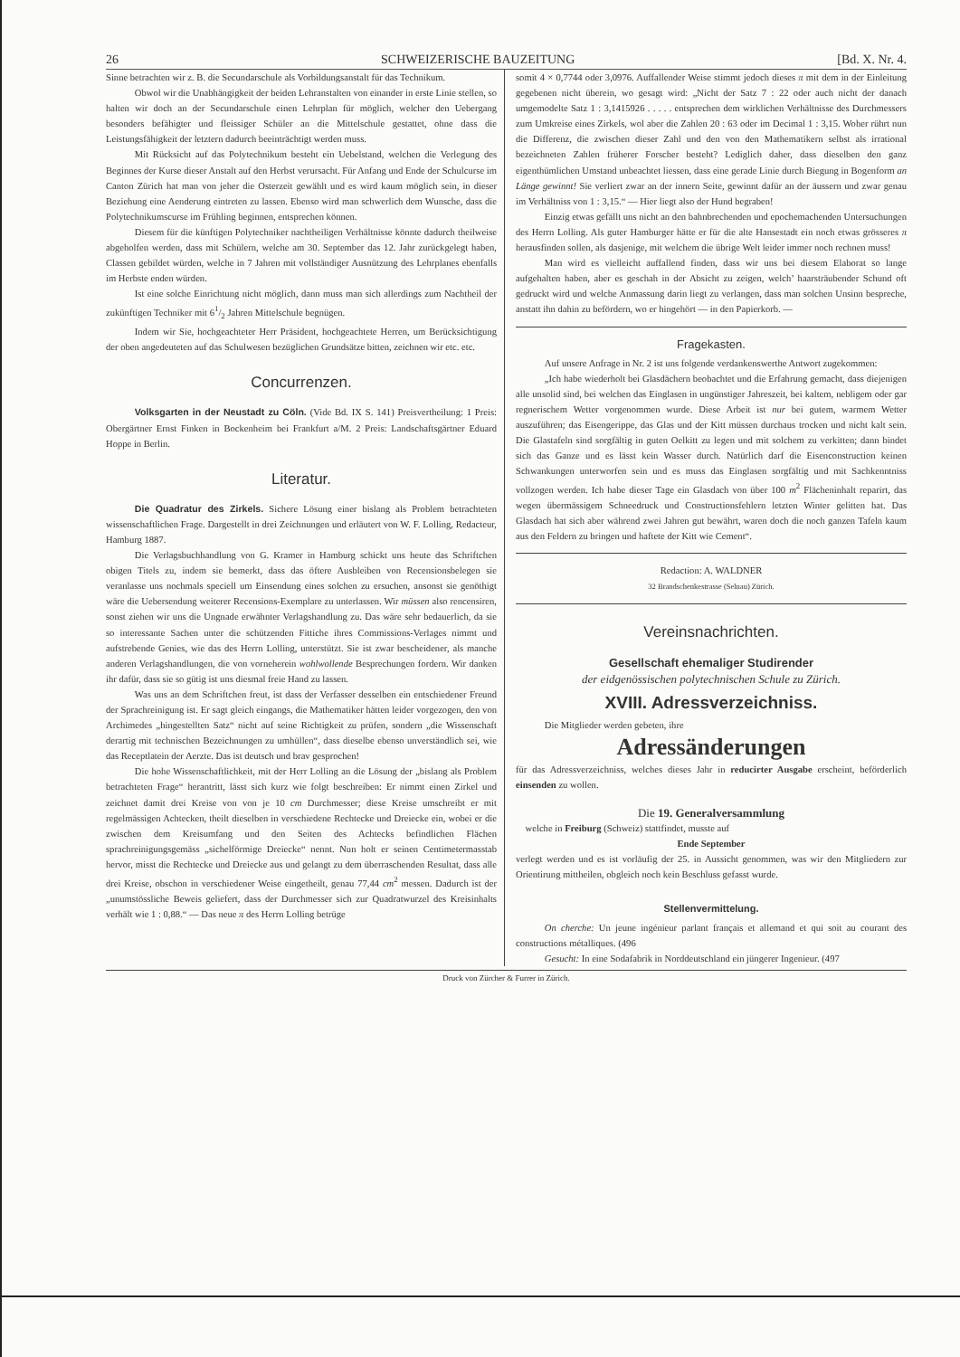26 SCHWEIZERISCHE BAUZEITUNG [Bd. X. Nr. 4.
Sinne betrachten wir z. B. die Secundarschule als Vorbildungsanstalt für das Technikum.
Obwol wir die Unabhängigkeit der beiden Lehranstalten von einander in erste Linie stellen, so halten wir doch an der Secundarschule einen Lehrplan für möglich, welcher den Uebergang besonders befähigter und fleissiger Schüler an die Mittelschule gestattet, ohne dass die Leistungsfähigkeit der letztern dadurch beeinträchtigt werden muss.
Mit Rücksicht auf das Polytechnikum besteht ein Uebelstand, welchen die Verlegung des Beginnes der Kurse dieser Anstalt auf den Herbst verursacht. Für Anfang und Ende der Schulcurse im Canton Zürich hat man von jeher die Osterzeit gewählt und es wird kaum möglich sein, in dieser Beziehung eine Aenderung eintreten zu lassen. Ebenso wird man schwerlich dem Wunsche, dass die Polytechnikumscurse im Frühling beginnen, entsprechen können.
Diesem für die künftigen Polytechniker nachtheiligen Verhältnisse könnte dadurch theilweise abgeholfen werden, dass mit Schülern, welche am 30. September das 12. Jahr zurückgelegt haben, Classen gebildet würden, welche in 7 Jahren mit vollständiger Ausnützung des Lehrplanes ebenfalls im Herbste enden würden.
Ist eine solche Einrichtung nicht möglich, dann muss man sich allerdings zum Nachtheil der zukünftigen Techniker mit 61/2 Jahren Mittelschule begnügen.
Indem wir Sie, hochgeachteter Herr Präsident, hochgeachtete Herren, um Berücksichtigung der oben angedeuteten auf das Schulwesen bezüglichen Grundsätze bitten, zeichnen wir etc. etc.
Concurrenzen.
Volksgarten in der Neustadt zu Cöln. (Vide Bd. IX S. 141) Preisvertheilung: 1 Preis: Obergärtner Ernst Finken in Bockenheim bei Frankfurt a/M. 2 Preis: Landschaftsgärtner Eduard Hoppe in Berlin.
Literatur.
Die Quadratur des Zirkels. Sichere Lösung einer bislang als Problem betrachteten wissenschaftlichen Frage. Dargestellt in drei Zeichnungen und erläutert von W. F. Lolling, Redacteur, Hamburg 1887.
Die Verlagsbuchhandlung von G. Kramer in Hamburg schickt uns heute das Schriftchen obigen Titels zu, indem sie bemerkt, dass das öftere Ausbleiben von Recensionsbelegen sie veranlasse uns nochmals speciell um Einsendung eines solchen zu ersuchen, ansonst sie genöthigt wäre die Uebersendung weiterer Recensions-Exemplare zu unterlassen. Wir müssen also rencensiren, sonst ziehen wir uns die Ungnade erwähnter Verlagshandlung zu. Das wäre sehr bedauerlich, da sie so interessante Sachen unter die schützenden Fittiche ihres Commissions-Verlages nimmt und aufstrebende Genies, wie das des Herrn Lolling, unterstützt. Sie ist zwar bescheidener, als manche anderen Verlagshandlungen, die von vorneherein wohlwollende Besprechungen fordern. Wir danken ihr dafür, dass sie so gütig ist uns diesmal freie Hand zu lassen.
Was uns an dem Schriftchen freut, ist dass der Verfasser desselben ein entschiedener Freund der Sprachreinigung ist. Er sagt gleich eingangs, die Mathematiker hätten leider vorgezogen, den von Archimedes „hingestellten Satz“ nicht auf seine Richtigkeit zu prüfen, sondern „die Wissenschaft derartig mit technischen Bezeichnungen zu umhüllen“, dass dieselbe ebenso unverständlich sei, wie das Receptlatein der Aerzte. Das ist deutsch und brav gesprochen!
Die hohe Wissenschaftlichkeit, mit der Herr Lolling an die Lösung der „bislang als Problem betrachteten Frage“ herantritt, lässt sich kurz wie folgt beschreiben: Er nimmt einen Zirkel und zeichnet damit drei Kreise von von je 10 cm Durchmesser; diese Kreise umschreibt er mit regelmässigen Achtecken, theilt dieselben in verschiedene Rechtecke und Dreiecke ein, wobei er die zwischen dem Kreisumfang und den Seiten des Achtecks befindlichen Flächen sprachreinigungsgemäss „sichelförmige Dreiecke“ nennt. Nun holt er seinen Centimetermasstab hervor, misst die Rechtecke und Dreiecke aus und gelangt zu dem überraschenden Resultat, dass alle drei Kreise, obschon in verschiedener Weise eingetheilt, genau 77,44 cm<sup>2</sup> messen. Dadurch ist der „unumstössliche Beweis geliefert, dass der Durchmesser sich zur Quadratwurzel des Kreisinhalts verhält wie 1 : 0,88.“ — Das neue π des Herrn Lolling betrüge
somit 4 × 0,7744 oder 3,0976. Auffallender Weise stimmt jedoch dieses π mit dem in der Einleitung gegebenen nicht überein, wo gesagt wird: „Nicht der Satz 7 : 22 oder auch nicht der danach umgemodelte Satz 1 : 3,1415926 . . . . . entsprechen dem wirklichen Verhältnisse des Durchmessers zum Umkreise eines Zirkels, wol aber die Zahlen 20 : 63 oder im Decimal 1 : 3,15. Woher rührt nun die Differenz, die zwischen dieser Zahl und den von den Mathematikern selbst als irrational bezeichneten Zahlen früherer Forscher besteht? Lediglich daher, dass dieselben den ganz eigenthümlichen Umstand unbeachtet liessen, dass eine gerade Linie durch Biegung in Bogenform an Länge gewinnt! Sie verliert zwar an der innern Seite, gewinnt dafür an der äussern und zwar genau im Verhältniss von 1 : 3,15.“ — Hier liegt also der Hund begraben!
Einzig etwas gefällt uns nicht an den bahnbrechenden und epochemachenden Untersuchungen des Herrn Lolling. Als guter Hamburger hätte er für die alte Hansestadt ein noch etwas grösseres π herausfinden sollen, als dasjenige, mit welchem die übrige Welt leider immer noch rechnen muss!
Man wird es vielleicht auffallend finden, dass wir uns bei diesem Elaborat so lange aufgehalten haben, aber es geschah in der Absicht zu zeigen, welch’ haarsträubender Schund oft gedruckt wird und welche Anmassung darin liegt zu verlangen, dass man solchen Unsinn bespreche, anstatt ihn dahin zu befördern, wo er hingehört — in den Papierkorb. —
Fragekasten.
Auf unsere Anfrage in Nr. 2 ist uns folgende verdankenswerthe Antwort zugekommen:
„Ich habe wiederholt bei Glasdächern beobachtet und die Erfahrung gemacht, dass diejenigen alle unsolid sind, bei welchen das Einglasen in ungünstiger Jahreszeit, bei kaltem, nebligem oder gar regnerischem Wetter vorgenommen wurde. Diese Arbeit ist nur bei gutem, warmem Wetter auszuführen; das Eisengerippe, das Glas und der Kitt müssen durchaus trocken und nicht kalt sein. Die Glastafeln sind sorgfältig in guten Oelkitt zu legen und mit solchem zu verkitten; dann bindet sich das Ganze und es lässt kein Wasser durch. Natürlich darf die Eisenconstruction keinen Schwankungen unterworfen sein und es muss das Einglasen sorgfältig und mit Sachkenntniss vollzogen werden. Ich habe dieser Tage ein Glasdach von über 100 m<sup>2</sup> Flächeninhalt reparirt, das wegen übermässigem Schneedruck und Constructionsfehlern letzten Winter gelitten hat. Das Glasdach hat sich aber während zwei Jahren gut bewährt, waren doch die noch ganzen Tafeln kaum aus den Feldern zu bringen und haftete der Kitt wie Cement“.
Redaction: A. WALDNER
32 Brandschenkestrasse (Selnau) Zürich.
Vereinsnachrichten.
Gesellschaft ehemaliger Studirender
der eidgenössischen polytechnischen Schule zu Zürich.
XVIII. Adressverzeichniss.
Die Mitglieder werden gebeten, ihre
Adressänderungen
für das Adressverzeichniss, welches dieses Jahr in reducirter Ausgabe erscheint, beförderlich einsenden zu wollen.
Die 19. Generalversammlung
welche in Freiburg (Schweiz) stattfindet, musste auf
Ende September
verlegt werden und es ist vorläufig der 25. in Aussicht genommen, was wir den Mitgliedern zur Orientirung mittheilen, obgleich noch kein Beschluss gefasst wurde.
Stellenvermittelung.
On cherche: Un jeune ingénieur parlant français et allemand et qui soit au courant des constructions métalliques. (496
Gesucht: In eine Sodafabrik in Norddeutschland ein jüngerer Ingenieur. (497
Druck von Zürcher & Furrer in Zürich.